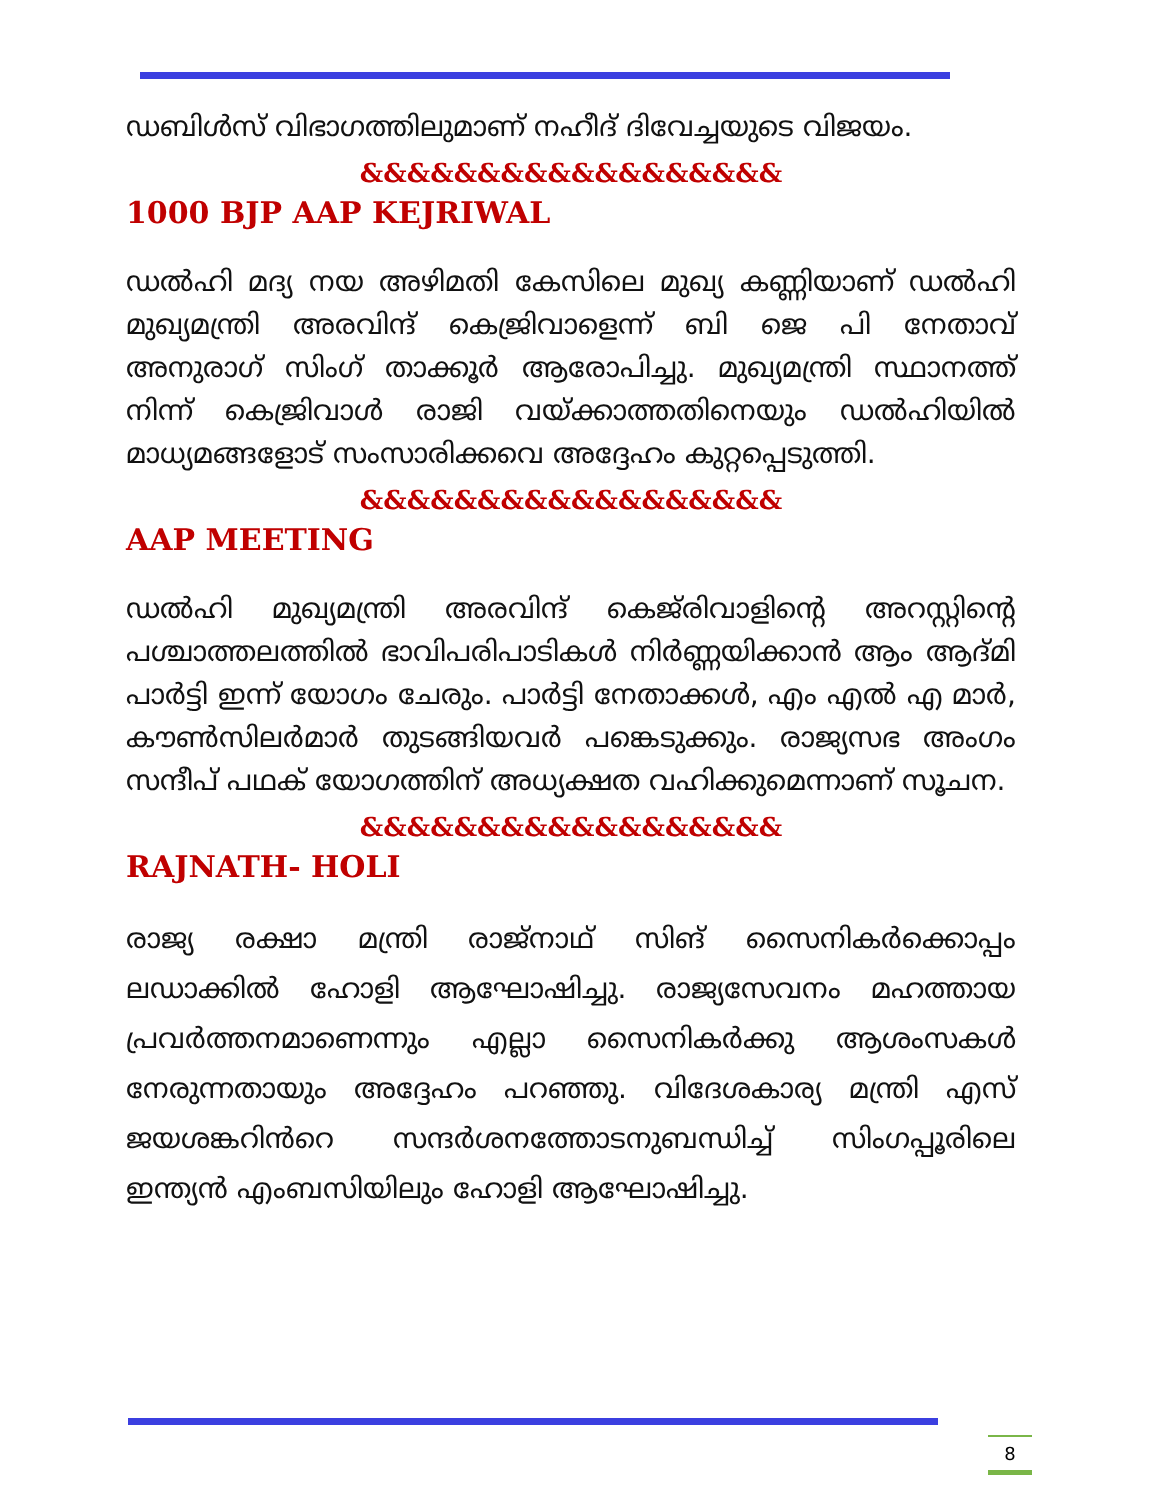ഡബിൾസ് വിഭാഗത്തിലുമാണ് നഹീദ് ദിവേച്ചയുടെ വിജയം.
&&&&&&&&&&&&&&&&&&
1000 BJP AAP KEJRIWAL
ഡൽഹി മദ്യ നയ അഴിമതി കേസിലെ മുഖ്യ കണ്ണിയാണ് ഡൽഹി മുഖ്യമന്ത്രി അരവിന്ദ് കെജ്രിവാളെന്ന് ബി ജെ പി നേതാവ് അനുരാഗ് സിംഗ് താക്കൂർ ആരോപിച്ചു. മുഖ്യമന്ത്രി സ്ഥാനത്ത് നിന്ന് കെജ്രിവാൾ രാജി വയ്ക്കാത്തതിനെയും ഡൽഹിയിൽ മാധ്യമങ്ങളോട് സംസാരിക്കവെ അദ്ദേഹം കുറ്റപ്പെടുത്തി.
&&&&&&&&&&&&&&&&&&
AAP MEETING
ഡൽഹി മുഖ്യമന്ത്രി അരവിന്ദ് കെജ്‌രിവാളിന്റെ അറസ്റ്റിന്റെ പശ്ചാത്തലത്തിൽ ഭാവിപരിപാടികൾ നിർണ്ണയിക്കാൻ ആം ആദ്മി പാർട്ടി ഇന്ന് യോഗം ചേരും. പാർട്ടി നേതാക്കൾ, എം എൽ എ മാർ, കൗൺസിലർമാർ തുടങ്ങിയവർ പങ്കെടുക്കും. രാജ്യസഭ അംഗം സന്ദീപ് പഥക് യോഗത്തിന് അധ്യക്ഷത വഹിക്കുമെന്നാണ് സൂചന.
&&&&&&&&&&&&&&&&&&
RAJNATH- HOLI
രാജ്യ രക്ഷാ മന്ത്രി രാജ്നാഥ് സിങ് സൈനികർക്കൊപ്പം ലഡാക്കിൽ ഹോളി ആഘോഷിച്ചു. രാജ്യസേവനം മഹത്തായ പ്രവർത്തനമാണെന്നും എല്ലാ സൈനികർക്കു ആശംസകൾ നേരുന്നതായും അദ്ദേഹം പറഞ്ഞു. വിദേശകാര്യ മന്ത്രി എസ് ജയശങ്കറിൻറെ സന്ദർശനത്തോടനുബന്ധിച്ച് സിംഗപ്പൂരിലെ ഇന്ത്യൻ എംബസിയിലും ഹോളി ആഘോഷിച്ചു.
8